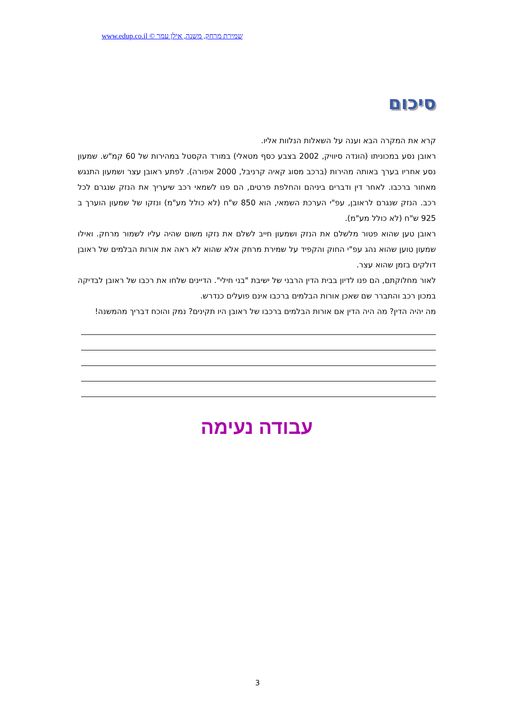שמירת מרחק, משנה, אילן עמר © www.edup.co.il
סיכום
קרא את המקרה הבא וענה על השאלות הנלוות אליו.
ראובן נסע במכוניתו (הונדה סיוויק, 2002 בצבע כסף מטאלי) במורד הקסטל במהירות של 60 קמ"ש. שמעון נסע אחריו בערך באותה מהירות (ברכב מסוג קאיה קרניבל, 2000 אפורה). לפתע ראובן עצר ושמעון התנגש מאחור ברכבו. לאחר דין ודברים ביניהם והחלפת פרטים, הם פנו לשמאי רכב שיעריך את הנזק שנגרם לכל רכב. הנזק שנגרם לראובן, עפ"י הערכת השמאי, הוא 850 ש"ח (לא כולל מע"מ) ונזקו של שמעון הוערך ב 925 ש"ח (לא כולל מע"מ).
ראובן טען שהוא פטור מלשלם את הנזק ושמעון חייב לשלם את נזקו משום שהיה עליו לשמור מרחק. ואילו שמעון טוען שהוא נהג עפ"י החוק והקפיד על שמירת מרחק אלא שהוא לא ראה את אורות הבלמים של ראובן דולקים בזמן שהוא עצר.
לאור מחלוקתם, הם פנו לדיון בבית הדין הרבני של ישיבת "בני חילי". הדיינים שלחו את רכבו של ראובן לבדיקה במכון רכב והתברר שם שאכן אורות הבלמים ברכבו אינם פועלים כנדרש.
מה יהיה הדין? מה היה הדין אם אורות הבלמים ברכבו של ראובן היו תקינים? נמק והוכח דבריך מהמשנה!
עבודה נעימה
3